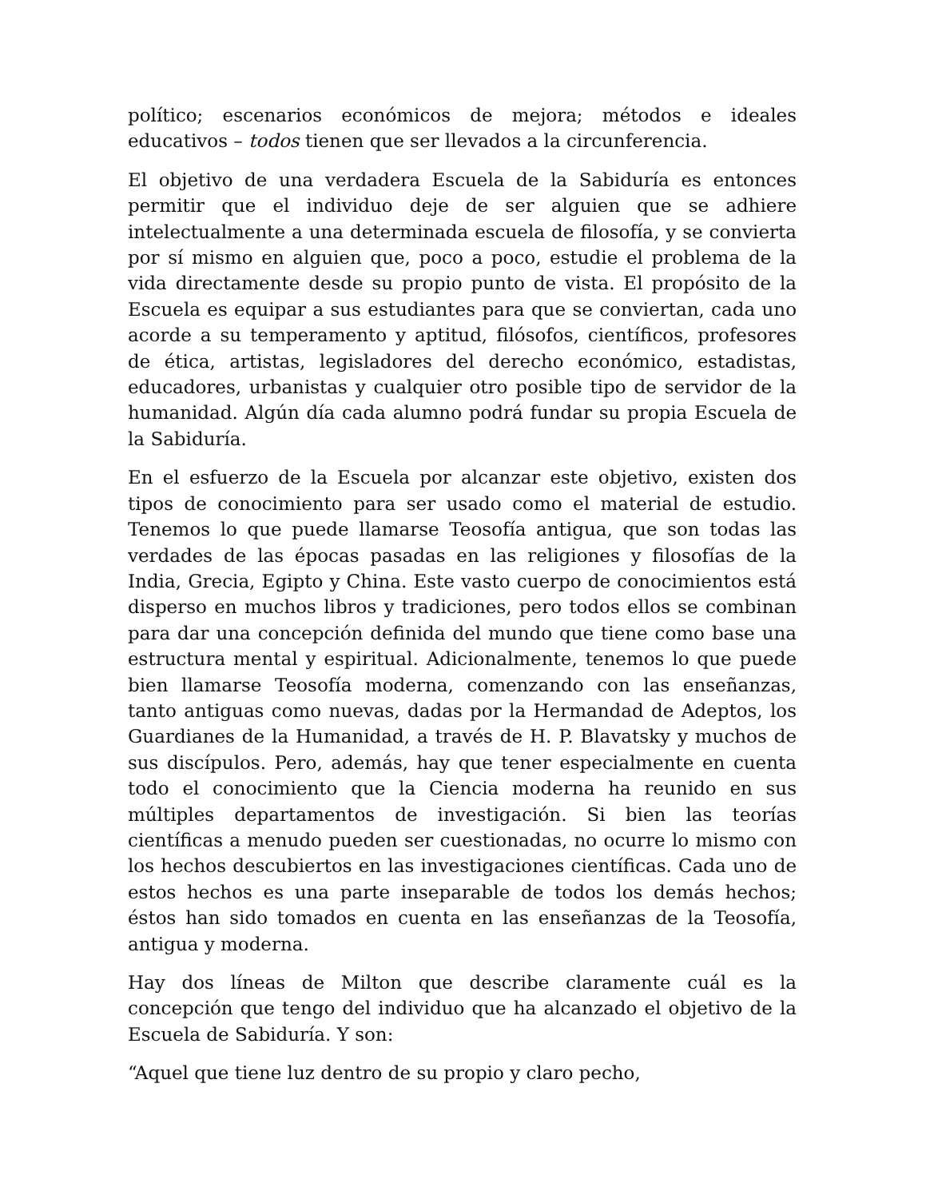político; escenarios económicos de mejora; métodos e ideales educativos – todos tienen que ser llevados a la circunferencia.
El objetivo de una verdadera Escuela de la Sabiduría es entonces permitir que el individuo deje de ser alguien que se adhiere intelectualmente a una determinada escuela de filosofía, y se convierta por sí mismo en alguien que, poco a poco, estudie el problema de la vida directamente desde su propio punto de vista. El propósito de la Escuela es equipar a sus estudiantes para que se conviertan, cada uno acorde a su temperamento y aptitud, filósofos, científicos, profesores de ética, artistas, legisladores del derecho económico, estadistas, educadores, urbanistas y cualquier otro posible tipo de servidor de la humanidad. Algún día cada alumno podrá fundar su propia Escuela de la Sabiduría.
En el esfuerzo de la Escuela por alcanzar este objetivo, existen dos tipos de conocimiento para ser usado como el material de estudio. Tenemos lo que puede llamarse Teosofía antigua, que son todas las verdades de las épocas pasadas en las religiones y filosofías de la India, Grecia, Egipto y China. Este vasto cuerpo de conocimientos está disperso en muchos libros y tradiciones, pero todos ellos se combinan para dar una concepción definida del mundo que tiene como base una estructura mental y espiritual. Adicionalmente, tenemos lo que puede bien llamarse Teosofía moderna, comenzando con las enseñanzas, tanto antiguas como nuevas, dadas por la Hermandad de Adeptos, los Guardianes de la Humanidad, a través de H. P. Blavatsky y muchos de sus discípulos. Pero, además, hay que tener especialmente en cuenta todo el conocimiento que la Ciencia moderna ha reunido en sus múltiples departamentos de investigación. Si bien las teorías científicas a menudo pueden ser cuestionadas, no ocurre lo mismo con los hechos descubiertos en las investigaciones científicas. Cada uno de estos hechos es una parte inseparable de todos los demás hechos; éstos han sido tomados en cuenta en las enseñanzas de la Teosofía, antigua y moderna.
Hay dos líneas de Milton que describe claramente cuál es la concepción que tengo del individuo que ha alcanzado el objetivo de la Escuela de Sabiduría. Y son:
“Aquel que tiene luz dentro de su propio y claro pecho,